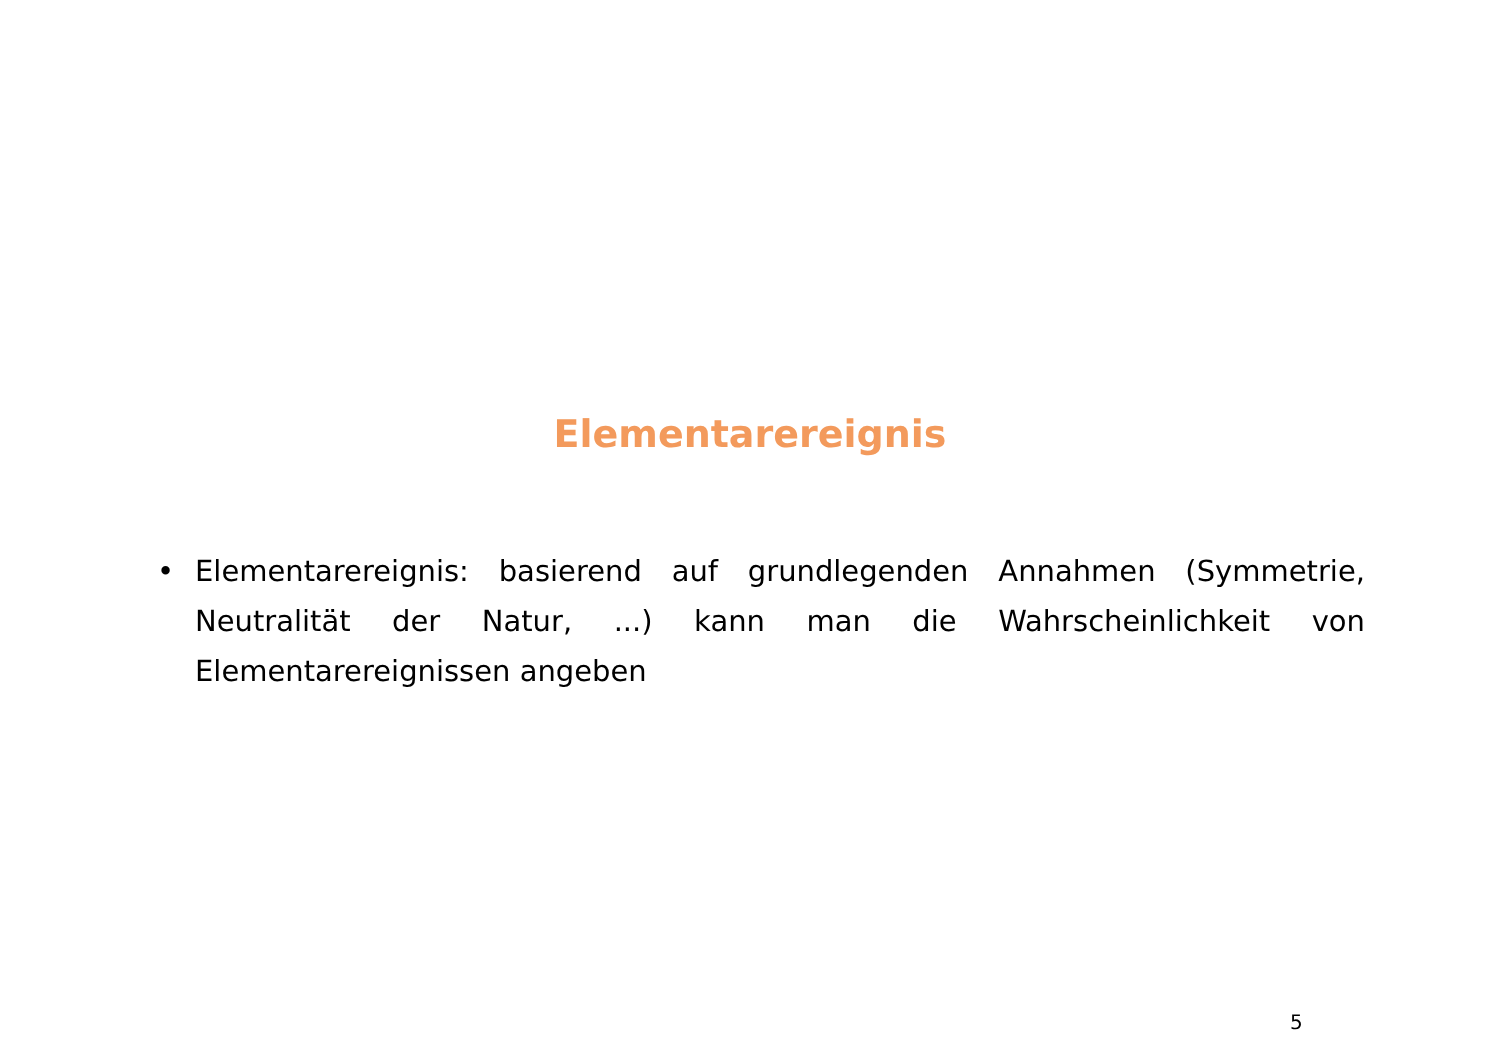Elementarereignis
• Elementarereignis: basierend auf grundlegenden Annahmen (Symmetrie, Neutralität der Natur, ...) kann man die Wahrscheinlichkeit von Elementarereignissen angeben
5